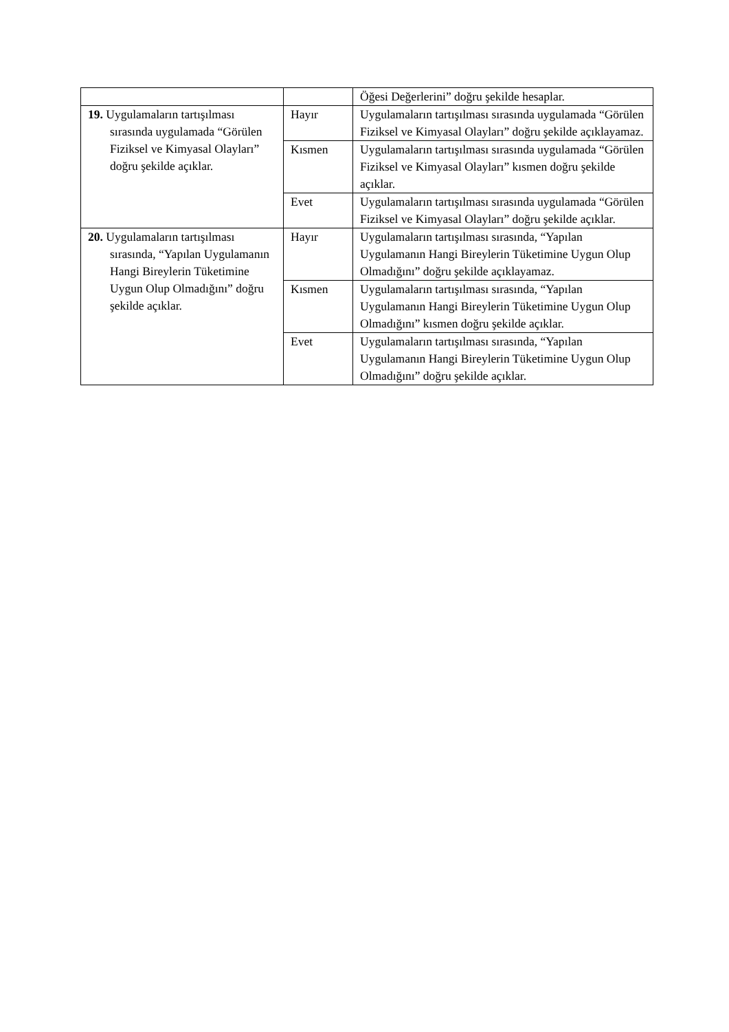| | | Öğesi Değerlerini” doğru şekilde hesaplar. |
| 19. Uygulamaların tartışılması sırasında uygulamada “Görülen Fiziksel ve Kimyasal Olayları” doğru şekilde açıklar. | Hayır | Uygulamaların tartışılması sırasında uygulamada “Görülen Fiziksel ve Kimyasal Olayları” doğru şekilde açıklayamaz. |
| | Kısmen | Uygulamaların tartışılması sırasında uygulamada “Görülen Fiziksel ve Kimyasal Olayları” kısmen doğru şekilde açıklar. |
| | Evet | Uygulamaların tartışılması sırasında uygulamada “Görülen Fiziksel ve Kimyasal Olayları” doğru şekilde açıklar. |
| 20. Uygulamaların tartışılması sırasında, “Yapılan Uygulamanın Hangi Bireylerin Tüketimine Uygun Olup Olmadığını” doğru şekilde açıklar. | Hayır | Uygulamaların tartışılması sırasında, “Yapılan Uygulamanın Hangi Bireylerin Tüketimine Uygun Olup Olmadığını” doğru şekilde açıklayamaz. |
| | Kısmen | Uygulamaların tartışılması sırasında, “Yapılan Uygulamanın Hangi Bireylerin Tüketimine Uygun Olup Olmadığını” kısmen doğru şekilde açıklar. |
| | Evet | Uygulamaların tartışılması sırasında, “Yapılan Uygulamanın Hangi Bireylerin Tüketimine Uygun Olup Olmadığını” doğru şekilde açıklar. |